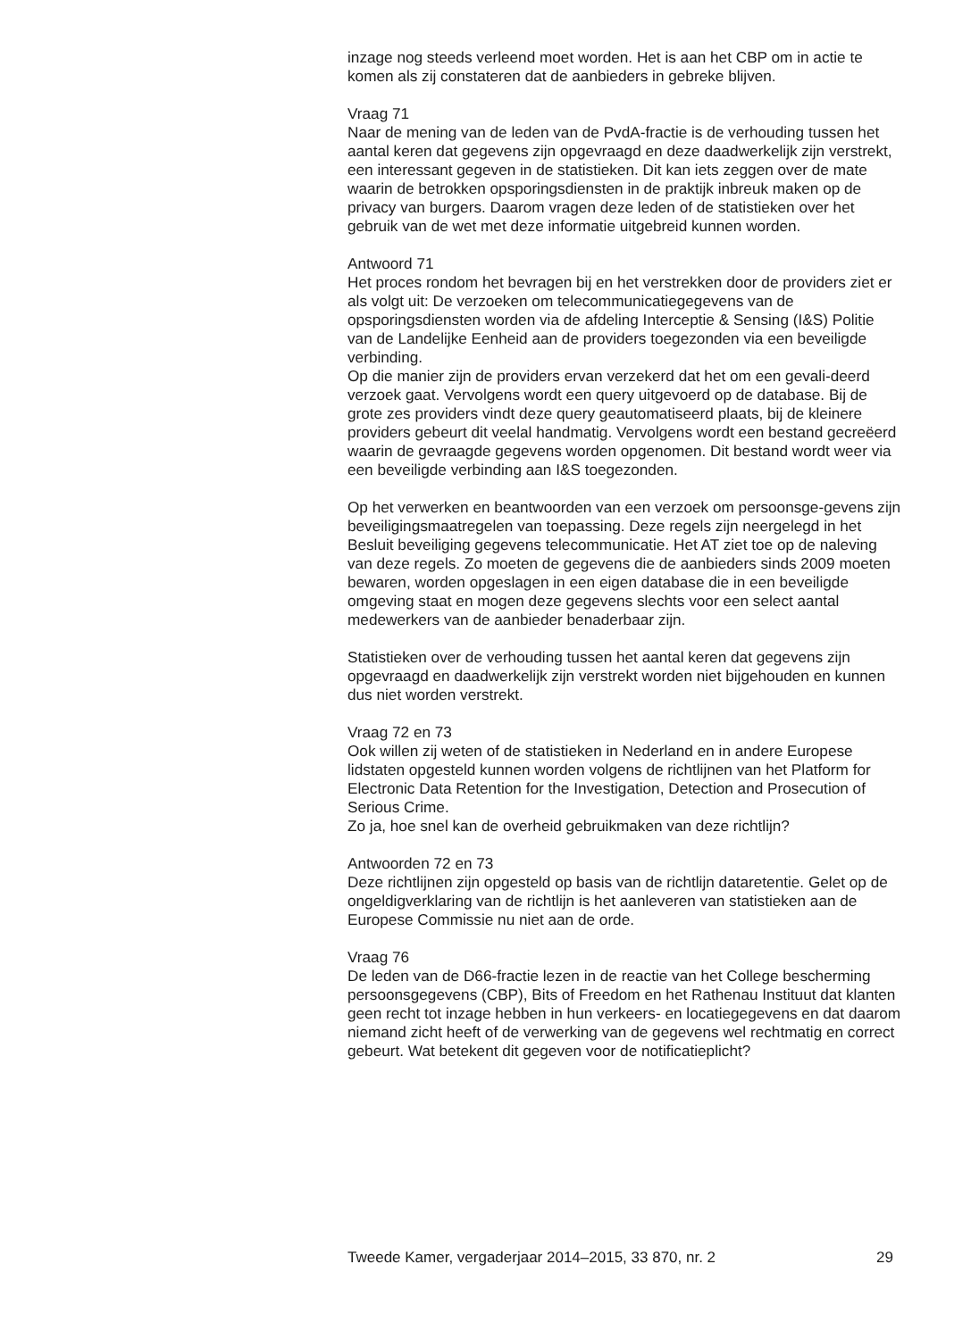inzage nog steeds verleend moet worden. Het is aan het CBP om in actie te komen als zij constateren dat de aanbieders in gebreke blijven.
Vraag 71
Naar de mening van de leden van de PvdA-fractie is de verhouding tussen het aantal keren dat gegevens zijn opgevraagd en deze daadwerkelijk zijn verstrekt, een interessant gegeven in de statistieken. Dit kan iets zeggen over de mate waarin de betrokken opsporingsdiensten in de praktijk inbreuk maken op de privacy van burgers. Daarom vragen deze leden of de statistieken over het gebruik van de wet met deze informatie uitgebreid kunnen worden.
Antwoord 71
Het proces rondom het bevragen bij en het verstrekken door de providers ziet er als volgt uit: De verzoeken om telecommunicatiegegevens van de opsporingsdiensten worden via de afdeling Interceptie & Sensing (I&S) Politie van de Landelijke Eenheid aan de providers toegezonden via een beveiligde verbinding.
Op die manier zijn de providers ervan verzekerd dat het om een gevali-deerd verzoek gaat. Vervolgens wordt een query uitgevoerd op de database. Bij de grote zes providers vindt deze query geautomatiseerd plaats, bij de kleinere providers gebeurt dit veelal handmatig. Vervolgens wordt een bestand gecreëerd waarin de gevraagde gegevens worden opgenomen. Dit bestand wordt weer via een beveiligde verbinding aan I&S toegezonden.
Op het verwerken en beantwoorden van een verzoek om persoonsge-gevens zijn beveiligingsmaatregelen van toepassing. Deze regels zijn neergelegd in het Besluit beveiliging gegevens telecommunicatie. Het AT ziet toe op de naleving van deze regels. Zo moeten de gegevens die de aanbieders sinds 2009 moeten bewaren, worden opgeslagen in een eigen database die in een beveiligde omgeving staat en mogen deze gegevens slechts voor een select aantal medewerkers van de aanbieder benaderbaar zijn.
Statistieken over de verhouding tussen het aantal keren dat gegevens zijn opgevraagd en daadwerkelijk zijn verstrekt worden niet bijgehouden en kunnen dus niet worden verstrekt.
Vraag 72 en 73
Ook willen zij weten of de statistieken in Nederland en in andere Europese lidstaten opgesteld kunnen worden volgens de richtlijnen van het Platform for Electronic Data Retention for the Investigation, Detection and Prosecution of Serious Crime.
Zo ja, hoe snel kan de overheid gebruikmaken van deze richtlijn?
Antwoorden 72 en 73
Deze richtlijnen zijn opgesteld op basis van de richtlijn dataretentie. Gelet op de ongeldigverklaring van de richtlijn is het aanleveren van statistieken aan de Europese Commissie nu niet aan de orde.
Vraag 76
De leden van de D66-fractie lezen in de reactie van het College bescherming persoonsgegevens (CBP), Bits of Freedom en het Rathenau Instituut dat klanten geen recht tot inzage hebben in hun verkeers- en locatiegegevens en dat daarom niemand zicht heeft of de verwerking van de gegevens wel rechtmatig en correct gebeurt. Wat betekent dit gegeven voor de notificatieplicht?
Tweede Kamer, vergaderjaar 2014–2015, 33 870, nr. 2 29